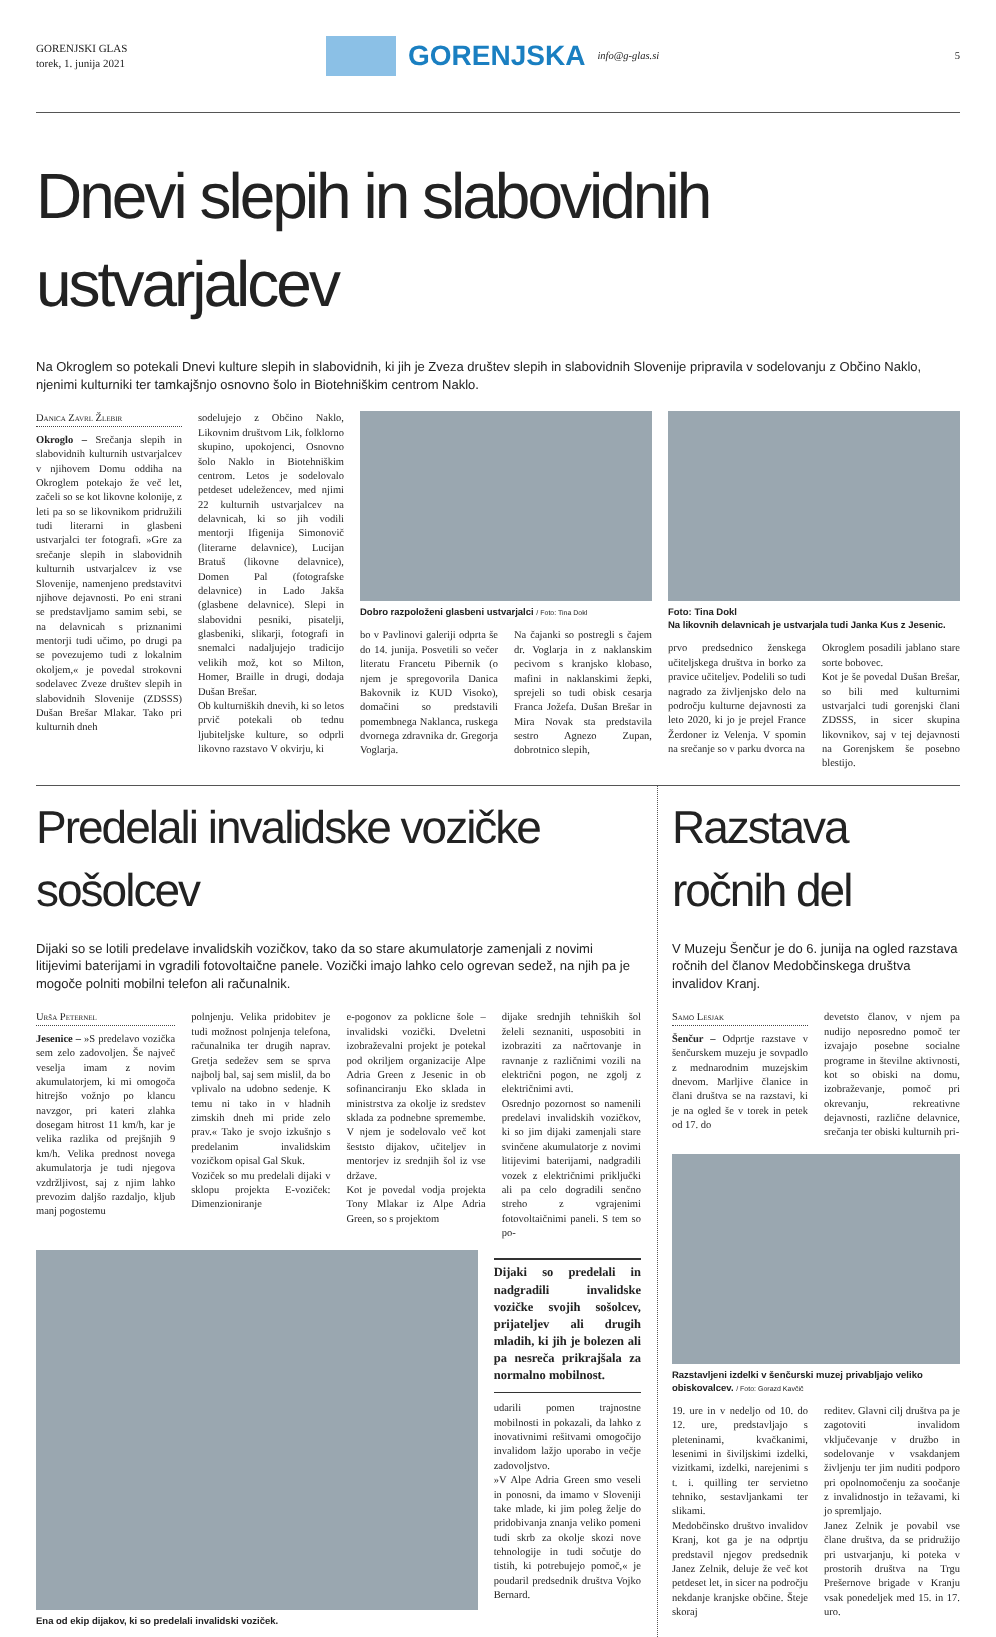GORENJSKI GLAS
torek, 1. junija 2021
GORENJSKA info@g-glas.si 5
Dnevi slepih in slabovidnih ustvarjalcev
Na Okroglem so potekali Dnevi kulture slepih in slabovidnih, ki jih je Zveza društev slepih in slabovidnih Slovenije pripravila v sodelovanju z Občino Naklo, njenimi kulturniki ter tamkajšnjo osnovno šolo in Biotehniškim centrom Naklo.
Danica Zavrl Žlebir
Okroglo – Srečanja slepih in slabovidnih kulturnih ustvarjalcev v njihovem Domu oddiha na Okroglem potekajo že več let, začeli so se kot likovne kolonije, z leti pa so se likovnikom pridružili tudi literarni in glasbeni ustvarjalci ter fotografi. »Gre za srečanje slepih in slabovidnih kulturnih ustvarjalcev iz vse Slovenije, namenjeno predstavitvi njihove dejavnosti. Po eni strani se predstavljamo samim sebi, se na delavnicah s priznanimi mentorji tudi učimo, po drugi pa se povezujemo tudi z lokalnim okoljem,« je povedal strokovni sodelavec Zveze društev slepih in slabovidnih Slovenije (ZDSSS) Dušan Brešar Mlakar. Tako pri kulturnih dneh
sodelujejo z Občino Naklo, Likovnim društvom Lik, folklorno skupino, upokojenci, Osnovno šolo Naklo in Biotehniškim centrom. Letos je sodelovalo petdeset udeležencev, med njimi 22 kulturnih ustvarjalcev na delavnicah, ki so jih vodili mentorji Ifigenija Simonovič (literarne delavnice), Lucijan Bratuš (likovne delavnice), Domen Pal (fotografske delavnice) in Lado Jakša (glasbene delavnice). Slepi in slabovidni pesniki, pisatelji, glasbeniki, slikarji, fotografi in snemalci nadaljujejo tradicijo velikih mož, kot so Milton, Homer, Braille in drugi, dodaja Dušan Brešar.
Ob kulturniških dnevih, ki so letos prvič potekali ob tednu ljubiteljske kulture, so odprli likovno razstavo V okvirju, ki
Dobro razpoloženi glasbeni ustvarjalci / Foto: Tina Dokl
bo v Pavlinovi galeriji odprta še do 14. junija. Posvetili so večer literatu Francetu Pibernik (o njem je spregovorila Danica Bakovnik iz KUD Visoko), domačini so predstavili pomembnega Naklanca, ruskega dvornega zdravnika dr. Gregorja Voglarja.
Na čajanki so postregli s čajem dr. Voglarja in z naklanskim pecivom s kranjsko klobaso, mafini in naklanskimi žepki, sprejeli so tudi obisk cesarja Franca Jožefa. Dušan Brešar in Mira Novak sta predstavila sestro Agnezo Zupan, dobrotnico slepih,
Foto: Tina Dokl
Na likovnih delavnicah je ustvarjala tudi Janka Kus z Jesenic.
prvo predsednico ženskega učiteljskega društva in borko za pravice učiteljev. Podelili so tudi nagrado za življenjsko delo na področju kulturne dejavnosti za leto 2020, ki jo je prejel France Žerdoner iz Velenja. V spomin na srečanje so v parku dvorca na
Okroglem posadili jablano stare sorte bobovec.
Kot je še povedal Dušan Brešar, so bili med kulturnimi ustvarjalci tudi gorenjski člani ZDSSS, in sicer skupina likovnikov, saj v tej dejavnosti na Gorenjskem še posebno blestijo.
Predelali invalidske vozičke sošolcev
Dijaki so se lotili predelave invalidskih vozičkov, tako da so stare akumulatorje zamenjali z novimi litijevimi baterijami in vgradili fotovoltaične panele. Vozički imajo lahko celo ogrevan sedež, na njih pa je mogoče polniti mobilni telefon ali računalnik.
Urša Peternel
Jesenice – »S predelavo vozička sem zelo zadovoljen. Še največ veselja imam z novim akumulatorjem, ki mi omogoča hitrejšo vožnjo po klancu navzgor, pri kateri zlahka dosegam hitrost 11 km/h, kar je velika razlika od prejšnjih 9 km/h. Velika prednost novega akumulatorja je tudi njegova vzdržljivost, saj z njim lahko prevozim daljšo razdaljo, kljub manj pogostemu
polnjenju. Velika pridobitev je tudi možnost polnjenja telefona, računalnika ter drugih naprav. Gretja sedežev sem se sprva najbolj bal, saj sem mislil, da bo vplivalo na udobno sedenje. K temu ni tako in v hladnih zimskih dneh mi pride zelo prav.« Tako je svojo izkušnjo s predelanim invalidskim vozičkom opisal Gal Skuk.
Voziček so mu predelali dijaki v sklopu projekta E-voziček: Dimenzioniranje
e-pogonov za poklicne šole – invalidski vozički. Dveletni izobraževalni projekt je potekal pod okriljem organizacije Alpe Adria Green z Jesenic in ob sofinanciranju Eko sklada in ministrstva za okolje iz sredstev sklada za podnebne spremembe. V njem je sodelovalo več kot šeststo dijakov, učiteljev in mentorjev iz srednjih šol iz vse države.
Kot je povedal vodja projekta Tony Mlakar iz Alpe Adria Green, so s projektom
dijake srednjih tehniških šol želeli seznaniti, usposobiti in izobraziti za načrtovanje in ravnanje z različnimi vozili na električni pogon, ne zgolj z električnimi avti.
Osrednjo pozornost so namenili predelavi invalidskih vozičkov, ki so jim dijaki zamenjali stare svinčene akumulatorje z novimi litijevimi baterijami, nadgradili vozek z električnimi priključki ali pa celo dogradili senčno streho z vgrajenimi fotovoltaičnimi paneli. S tem so po-
Ena od ekip dijakov, ki so predelali invalidski voziček.
Dijaki so predelali in nadgradili invalidske vozičke svojih sošolcev, prijateljev ali drugih mladih, ki jih je bolezen ali pa nesreča prikrajšala za normalno mobilnost.
udarili pomen trajnostne mobilnosti in pokazali, da lahko z inovativnimi rešitvami omogočijo invalidom lažjo uporabo in večje zadovoljstvo.
»V Alpe Adria Green smo veseli in ponosni, da imamo v Sloveniji take mlade, ki jim poleg želje do pridobivanja znanja veliko pomeni tudi skrb za okolje skozi nove tehnologije in tudi sočutje do tistih, ki potrebujejo pomoč,« je poudaril predsednik društva Vojko Bernard.
Razstava ročnih del
V Muzeju Šenčur je do 6. junija na ogled razstava ročnih del članov Medobčinskega društva invalidov Kranj.
Samo Lesjak
Šenčur – Odprtje razstave v šenčurskem muzeju je sovpadlo z mednarodnim muzejskim dnevom. Marljive članice in člani društva se na razstavi, ki je na ogled še v torek in petek od 17. do
devetsto članov, v njem pa nudijo neposredno pomoč ter izvajajo posebne socialne programe in številne aktivnosti, kot so obiski na domu, izobraževanje, pomoč pri okrevanju, rekreativne dejavnosti, različne delavnice, srečanja ter obiski kulturnih pri-
Razstavljeni izdelki v šenčurski muzej privabljajo veliko obiskovalcev. / Foto: Gorazd Kavčič
19. ure in v nedeljo od 10. do 12. ure, predstavljajo s pleteninami, kvačkanimi, lesenimi in šiviljskimi izdelki, vizitkami, izdelki, narejenimi s t. i. quilling ter servietno tehniko, sestavljankami ter slikami.
Medobčinsko društvo invalidov Kranj, kot ga je na odprtju predstavil njegov predsednik Janez Zelnik, deluje že več kot petdeset let, in sicer na področju nekdanje kranjske občine. Šteje skoraj
reditev. Glavni cilj društva pa je zagotoviti invalidom vključevanje v družbo in sodelovanje v vsakdanjem življenju ter jim nuditi podporo pri opolnomočenju za soočanje z invalidnostjo in težavami, ki jo spremljajo.
Janez Zelnik je povabil vse člane društva, da se pridružijo pri ustvarjanju, ki poteka v prostorih društva na Trgu Prešernove brigade v Kranju vsak ponedeljek med 15. in 17. uro.